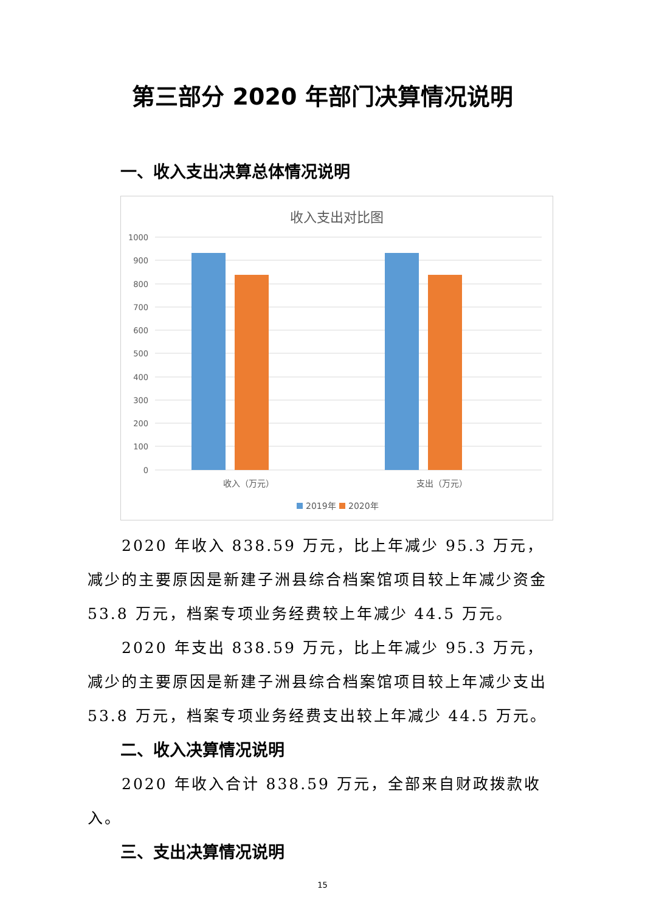第三部分 2020 年部门决算情况说明
一、收入支出决算总体情况说明
收入支出对比图
1000
900
800
700
600
500
400
300
200
100
0
收入（万元）
支出（万元）
2019年
2020年
2020 年收入 838.59 万元，比上年减少 95.3 万元，减少的主要原因是新建子洲县综合档案馆项目较上年减少资金 53.8 万元，档案专项业务经费较上年减少 44.5 万元。
2020 年支出 838.59 万元，比上年减少 95.3 万元，减少的主要原因是新建子洲县综合档案馆项目较上年减少支出 53.8 万元，档案专项业务经费支出较上年减少 44.5 万元。
二、收入决算情况说明
2020 年收入合计 838.59 万元，全部来自财政拨款收入。
三、支出决算情况说明
15